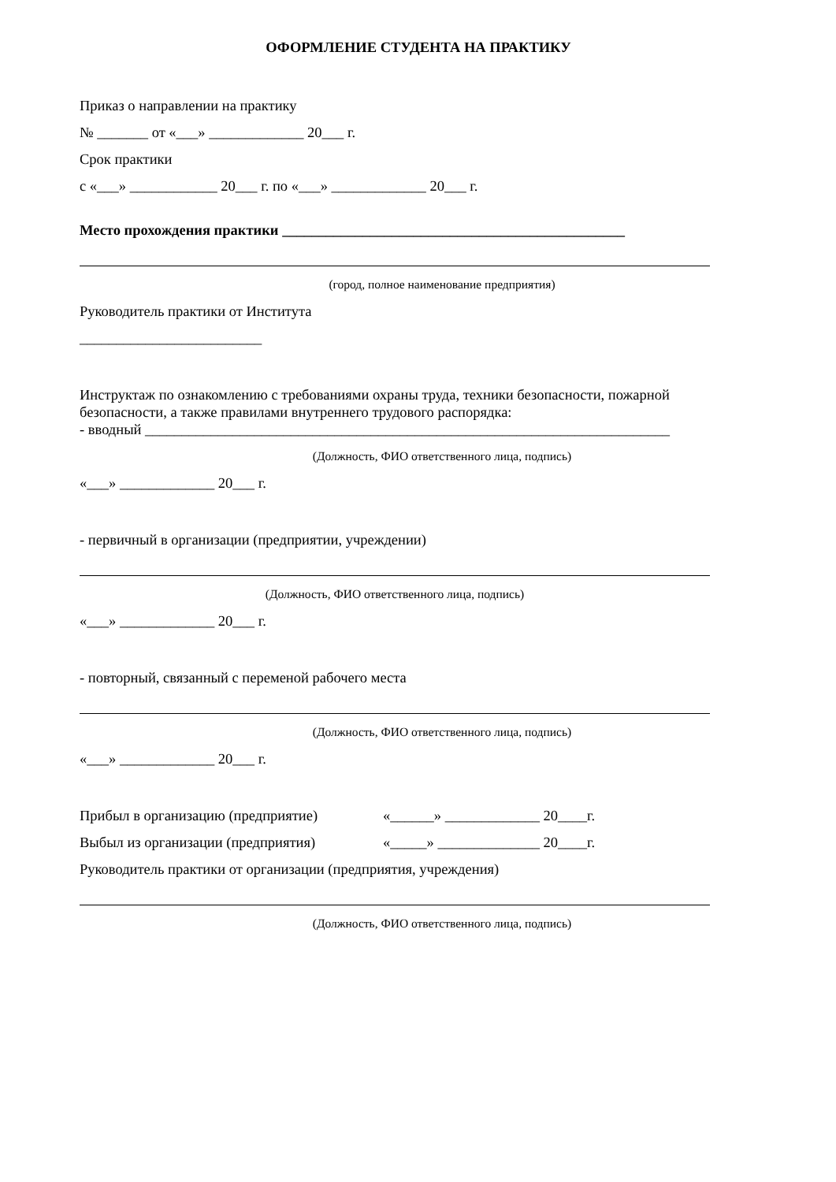ОФОРМЛЕНИЕ СТУДЕНТА НА ПРАКТИКУ
Приказ о направлении на практику
№ _______ от «___» _____________ 20___ г.
Срок практики
с «___» ____________ 20___ г. по «___» _____________ 20___ г.
Место прохождения практики _______________________________________________
(город, полное наименование предприятия)
Руководитель практики от Института
_________________________
Инструктаж по ознакомлению с требованиями охраны труда, техники безопасности, пожарной безопасности, а также правилами внутреннего трудового распорядка:
- вводный ________________________________________________________________________
(Должность, ФИО ответственного лица, подпись)
«___» _____________ 20___ г.
- первичный в организации (предприятии, учреждении)
(Должность, ФИО ответственного лица, подпись)
«___» _____________ 20___ г.
- повторный, связанный с переменой рабочего места
(Должность, ФИО ответственного лица, подпись)
«___» _____________ 20___ г.
Прибыл в организацию (предприятие) «______» _____________ 20____г.
Выбыл из организации (предприятия) «_____» ______________ 20____г.
Руководитель практики от организации (предприятия, учреждения)
(Должность, ФИО ответственного лица, подпись)